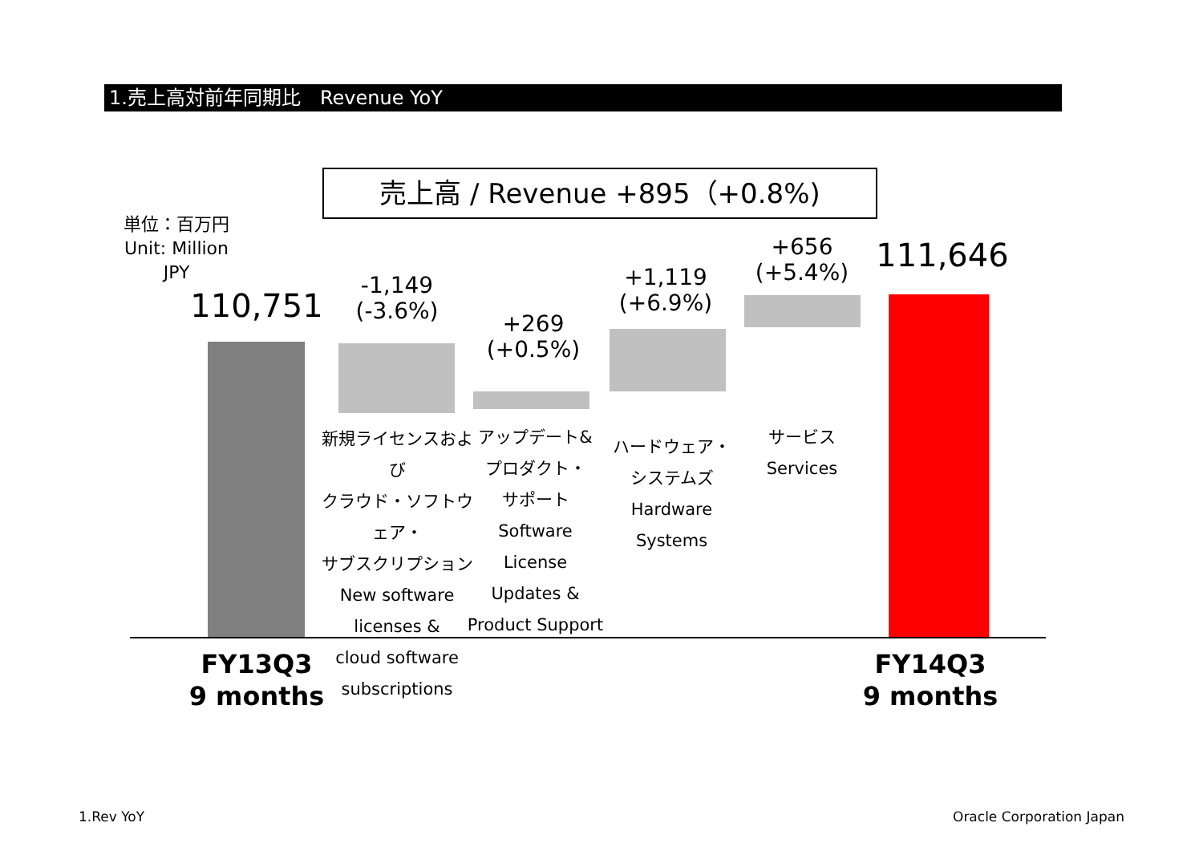1.売上高対前年同期比　Revenue YoY
売上高 / Revenue +895（+0.8%)
単位：百万円
Unit: Million JPY
110,751
-1,149
(-3.6%)
+269
(+0.5%)
+1,119
(+6.9%)
+656
(+5.4%)
111,646
新規ライセンスおよび
クラウド・ソフトウェア・
サブスクリプション
New software
licenses &
cloud software
subscriptions
アップデート&
プロダクト・
サポート
Software License
Updates &
Product Support
ハードウェア・
システムズ
Hardware
Systems
サービス
Services
FY13Q3
9 months
FY14Q3
9 months
1.Rev YoY Oracle Corporation Japan